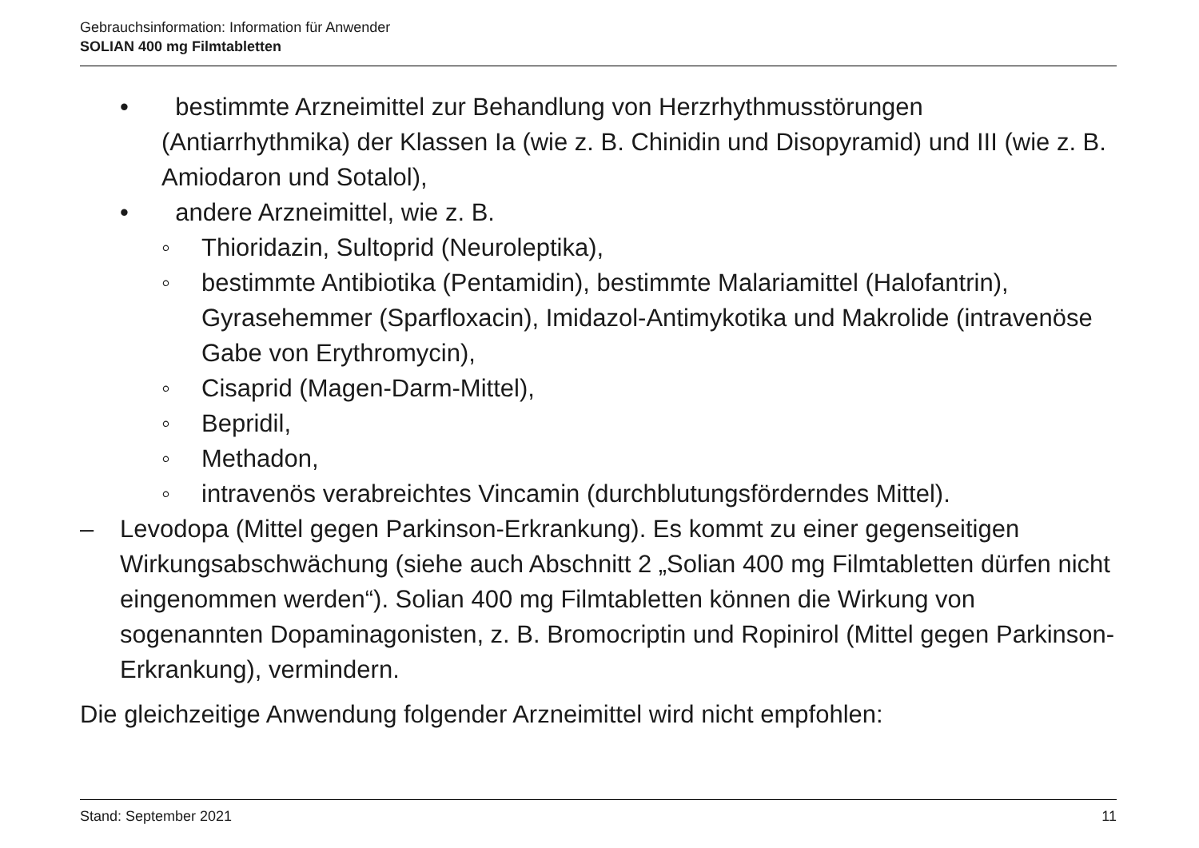Gebrauchsinformation: Information für Anwender
SOLIAN 400 mg Filmtabletten
• bestimmte Arzneimittel zur Behandlung von Herzrhythmusstörungen (Antiarrhythmika) der Klassen Ia (wie z. B. Chinidin und Disopyramid) und III (wie z. B. Amiodaron und Sotalol),
• andere Arzneimittel, wie z. B.
◦ Thioridazin, Sultoprid (Neuroleptika),
◦ bestimmte Antibiotika (Pentamidin), bestimmte Malariamittel (Halofantrin), Gyrasehemmer (Sparfloxacin), Imidazol-Antimykotika und Makrolide (intravenöse Gabe von Erythromycin),
◦ Cisaprid (Magen-Darm-Mittel),
◦ Bepridil,
◦ Methadon,
◦ intravenös verabreichtes Vincamin (durchblutungsförderndes Mittel).
– Levodopa (Mittel gegen Parkinson-Erkrankung). Es kommt zu einer gegenseitigen Wirkungsabschwächung (siehe auch Abschnitt 2 „Solian 400 mg Filmtabletten dürfen nicht eingenommen werden“). Solian 400 mg Filmtabletten können die Wirkung von sogenannten Dopaminagonisten, z. B. Bromocriptin und Ropinirol (Mittel gegen Parkinson-Erkrankung), vermindern.
Die gleichzeitige Anwendung folgender Arzneimittel wird nicht empfohlen:
Stand: September 2021 11